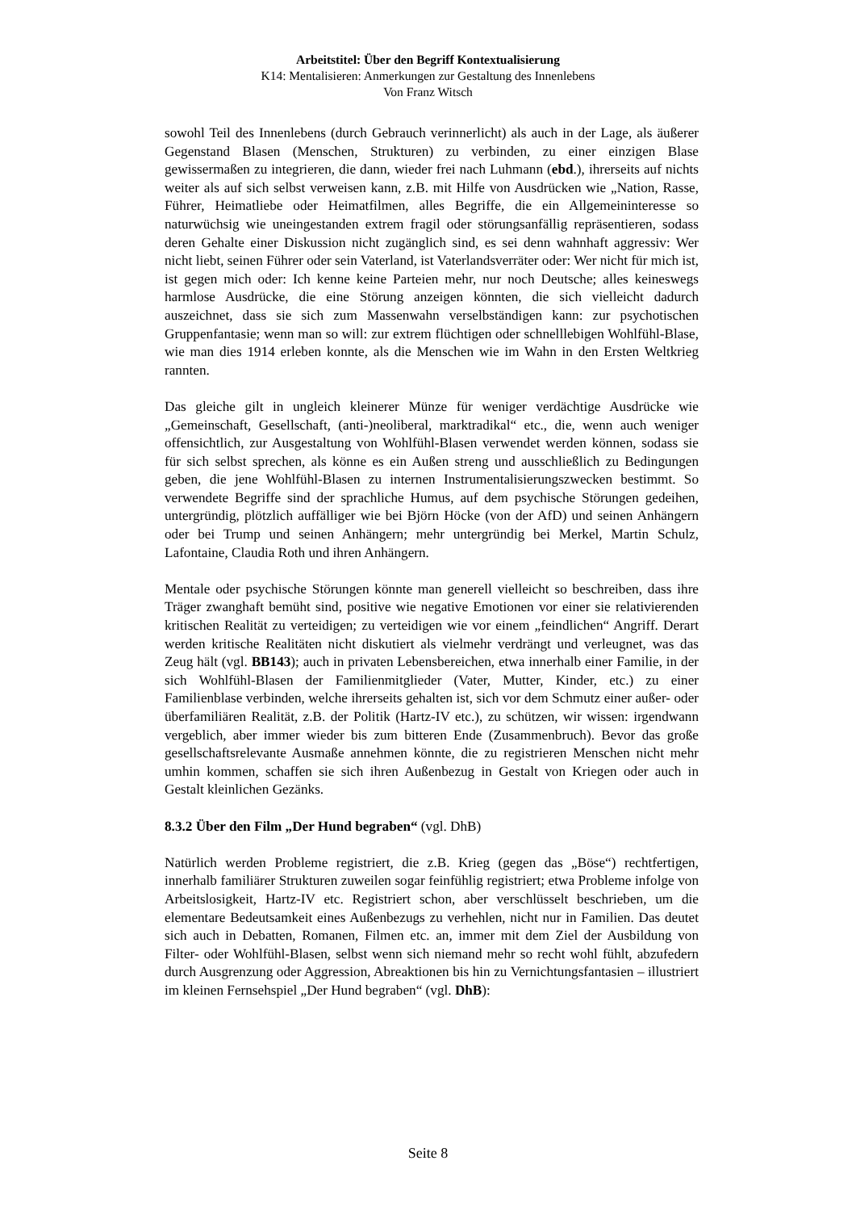Arbeitstitel: Über den Begriff Kontextualisierung
K14: Mentalisieren: Anmerkungen zur Gestaltung des Innenlebens
Von Franz Witsch
sowohl Teil des Innenlebens (durch Gebrauch verinnerlicht) als auch in der Lage, als äußerer Gegenstand Blasen (Menschen, Strukturen) zu verbinden, zu einer einzigen Blase gewissermaßen zu integrieren, die dann, wieder frei nach Luhmann (ebd.), ihrerseits auf nichts weiter als auf sich selbst verweisen kann, z.B. mit Hilfe von Ausdrücken wie „Nation, Rasse, Führer, Heimatliebe oder Heimatfilmen, alles Begriffe, die ein Allgemeininteresse so naturwüchsig wie uneingestanden extrem fragil oder störungsanfällig repräsentieren, sodass deren Gehalte einer Diskussion nicht zugänglich sind, es sei denn wahnhaft aggressiv: Wer nicht liebt, seinen Führer oder sein Vaterland, ist Vaterlandsverräter oder: Wer nicht für mich ist, ist gegen mich oder: Ich kenne keine Parteien mehr, nur noch Deutsche; alles keineswegs harmlose Ausdrücke, die eine Störung anzeigen könnten, die sich vielleicht dadurch auszeichnet, dass sie sich zum Massenwahn verselbständigen kann: zur psychotischen Gruppenfantasie; wenn man so will: zur extrem flüchtigen oder schnelllebigen Wohlfühl-Blase, wie man dies 1914 erleben konnte, als die Menschen wie im Wahn in den Ersten Weltkrieg rannten.
Das gleiche gilt in ungleich kleinerer Münze für weniger verdächtige Ausdrücke wie „Gemeinschaft, Gesellschaft, (anti-)neoliberal, marktradikal“ etc., die, wenn auch weniger offensichtlich, zur Ausgestaltung von Wohlfühl-Blasen verwendet werden können, sodass sie für sich selbst sprechen, als könne es ein Außen streng und ausschließlich zu Bedingungen geben, die jene Wohlfühl-Blasen zu internen Instrumentalisierungszwecken bestimmt. So verwendete Begriffe sind der sprachliche Humus, auf dem psychische Störungen gedeihen, untergründig, plötzlich auffälliger wie bei Björn Höcke (von der AfD) und seinen Anhängern oder bei Trump und seinen Anhängern; mehr untergründig bei Merkel, Martin Schulz, Lafontaine, Claudia Roth und ihren Anhängern.
Mentale oder psychische Störungen könnte man generell vielleicht so beschreiben, dass ihre Träger zwanghaft bemüht sind, positive wie negative Emotionen vor einer sie relativierenden kritischen Realität zu verteidigen; zu verteidigen wie vor einem „feindlichen“ Angriff. Derart werden kritische Realitäten nicht diskutiert als vielmehr verdrängt und verleugnet, was das Zeug hält (vgl. BB143); auch in privaten Lebensbereichen, etwa innerhalb einer Familie, in der sich Wohlfühl-Blasen der Familienmitglieder (Vater, Mutter, Kinder, etc.) zu einer Familienblase verbinden, welche ihrerseits gehalten ist, sich vor dem Schmutz einer außer- oder überfamiliären Realität, z.B. der Politik (Hartz-IV etc.), zu schützen, wir wissen: irgendwann vergeblich, aber immer wieder bis zum bitteren Ende (Zusammenbruch). Bevor das große gesellschaftsrelevante Ausmaße annehmen könnte, die zu registrieren Menschen nicht mehr umhin kommen, schaffen sie sich ihren Außenbezug in Gestalt von Kriegen oder auch in Gestalt kleinlichen Gezänks.
8.3.2 Über den Film „Der Hund begraben“ (vgl. DhB)
Natürlich werden Probleme registriert, die z.B. Krieg (gegen das „Böse“) rechtfertigen, innerhalb familiärer Strukturen zuweilen sogar feinfühlig registriert; etwa Probleme infolge von Arbeitslosigkeit, Hartz-IV etc. Registriert schon, aber verschlüsselt beschrieben, um die elementare Bedeutsamkeit eines Außenbezugs zu verhehlen, nicht nur in Familien. Das deutet sich auch in Debatten, Romanen, Filmen etc. an, immer mit dem Ziel der Ausbildung von Filter- oder Wohlfühl-Blasen, selbst wenn sich niemand mehr so recht wohl fühlt, abzufedern durch Ausgrenzung oder Aggression, Abreaktionen bis hin zu Vernichtungsfantasien – illustriert im kleinen Fernsehspiel „Der Hund begraben“ (vgl. DhB):
Seite 8